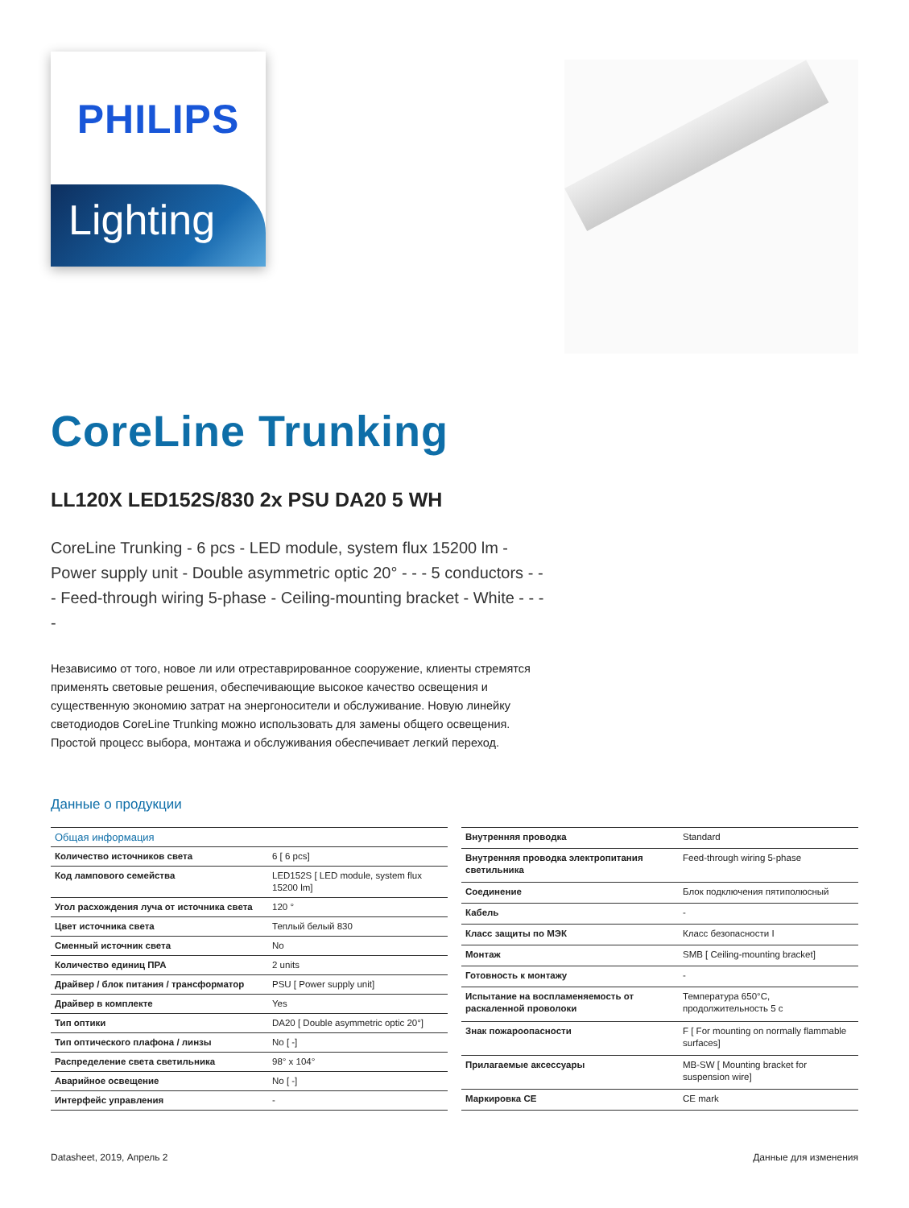PHILIPS
Lighting
CoreLine Trunking
LL120X LED152S/830 2x PSU DA20 5 WH
CoreLine Trunking - 6 pcs - LED module, system flux 15200 lm - Power supply unit - Double asymmetric optic 20° - - - 5 conductors - - - Feed-through wiring 5-phase - Ceiling-mounting bracket - White - - - -
Независимо от того, новое ли или отреставрированное сооружение, клиенты стремятся применять световые решения, обеспечивающие высокое качество освещения и существенную экономию затрат на энергоносители и обслуживание. Новую линейку светодиодов CoreLine Trunking можно использовать для замены общего освещения. Простой процесс выбора, монтажа и обслуживания обеспечивает легкий переход.
Данные о продукции
| Общая информация | |
| --- | --- |
| Количество источников света | 6 [ 6 pcs] |
| Код лампового семейства | LED152S [ LED module, system flux 15200 lm] |
| Угол расхождения луча от источника света | 120 ° |
| Цвет источника света | Теплый белый 830 |
| Сменный источник света | No |
| Количество единиц ПРА | 2 units |
| Драйвер / блок питания / трансформатор | PSU [ Power supply unit] |
| Драйвер в комплекте | Yes |
| Тип оптики | DA20 [ Double asymmetric optic 20°] |
| Тип оптического плафона / линзы | No [ -] |
| Распределение света светильника | 98° x 104° |
| Аварийное освещение | No [ -] |
| Интерфейс управления | - |
| Внутренняя проводка | Standard |
| Внутренняя проводка электропитания светильника | Feed-through wiring 5-phase |
| Соединение | Блок подключения пятиполюсный |
| Кабель | - |
| Класс защиты по МЭК | Класс безопасности I |
| Монтаж | SMB [ Ceiling-mounting bracket] |
| Готовность к монтажу | - |
| Испытание на воспламеняемость от раскаленной проволоки | Температура 650°C, продолжительность 5 с |
| Знак пожароопасности | F [ For mounting on normally flammable surfaces] |
| Прилагаемые аксессуары | MB-SW [ Mounting bracket for suspension wire] |
| Маркировка CE | CE mark |
Datasheet, 2019, Апрель 2 Данные для изменения